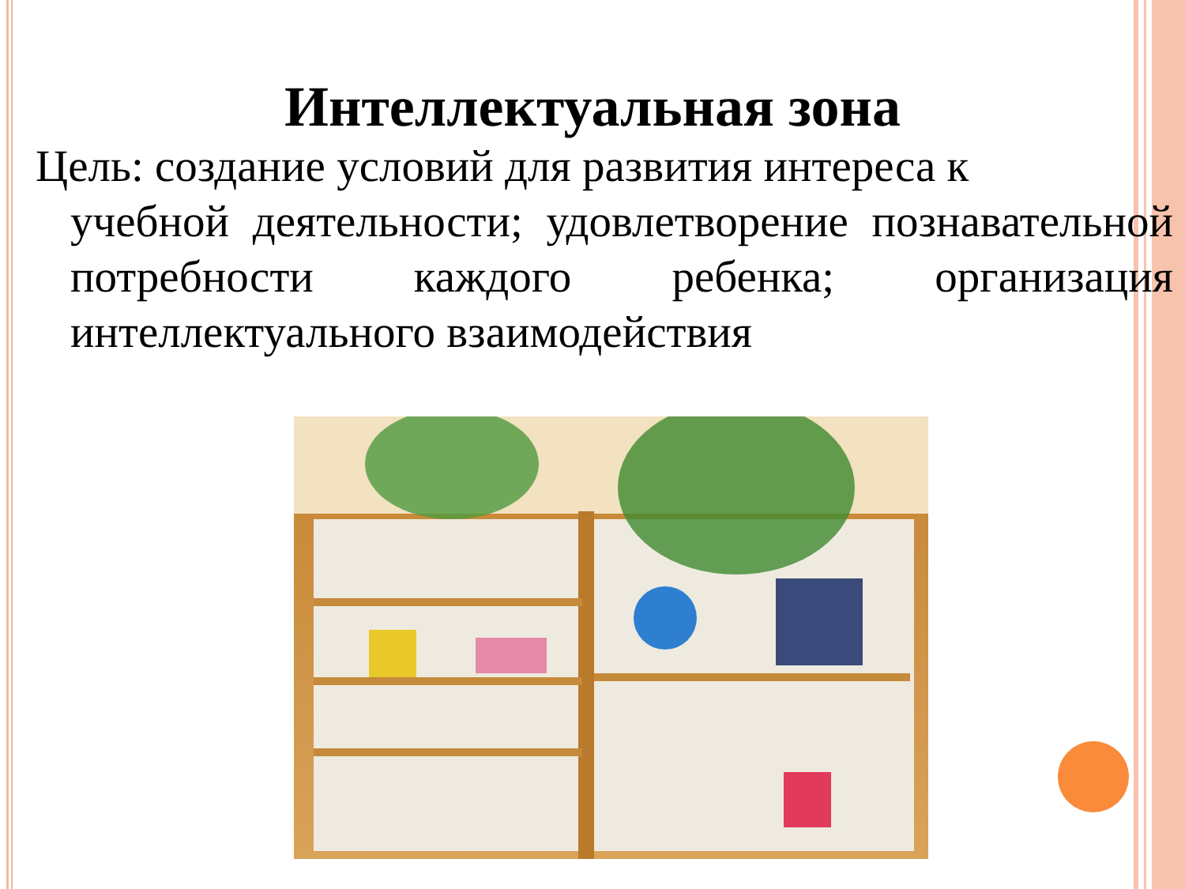Интеллектуальная зона
Цель: создание условий для развития интереса к
учебной деятельности; удовлетворение познавательной потребности каждого ребенка; организация интеллектуального взаимодействия